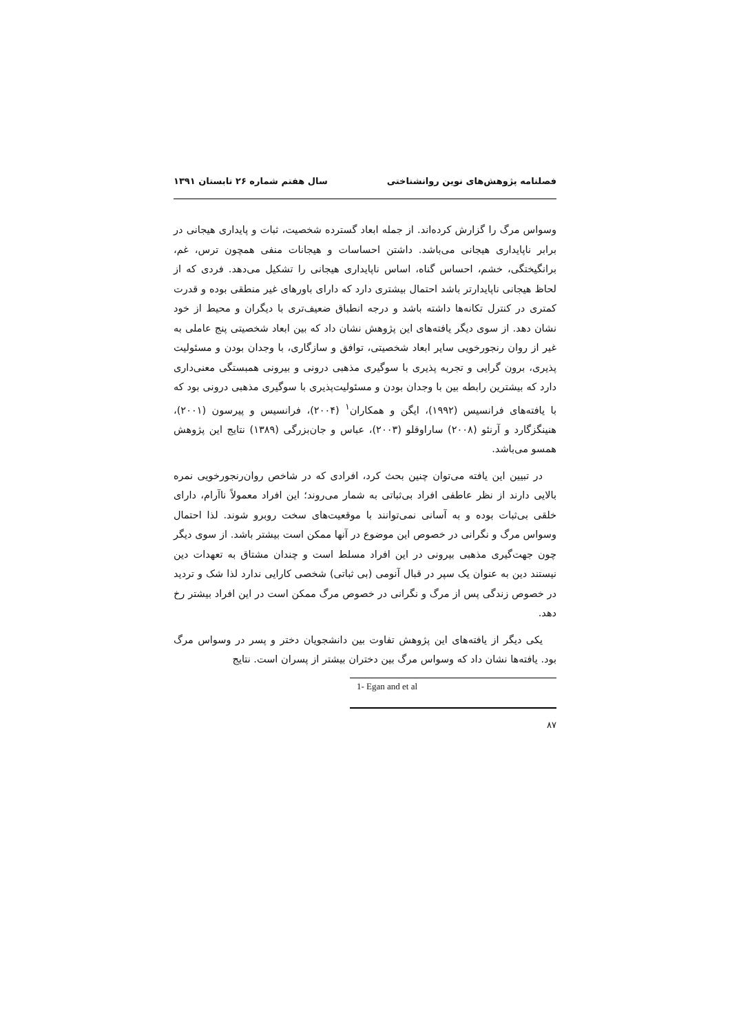فصلنامه پژوهش‌های نوین روانشناختی سال هفتم شماره ۲۶ تابستان ۱۳۹۱
وسواس مرگ را گزارش کرده‌اند. از جمله ابعاد گسترده شخصیت، ثبات و پایداری هیجانی در برابر ناپایداری هیجانی می‌باشد. داشتن احساسات و هیجانات منفی همچون ترس، غم، برانگیختگی، خشم، احساس گناه، اساس ناپایداری هیجانی را تشکیل می‌دهد. فردی که از لحاظ هیجانی ناپایدارتر باشد احتمال بیشتری دارد که دارای باورهای غیر منطقی بوده و قدرت کمتری در کنترل تکانه‌ها داشته باشد و درجه انطباق ضعیف‌تری با دیگران و محیط از خود نشان دهد. از سوی دیگر یافته‌های این پژوهش نشان داد که بین ابعاد شخصیتی پنج عاملی به غیر از روان رنجورخویی سایر ابعاد شخصیتی، توافق و سازگاری، با وجدان بودن و مسئولیت پذیری، برون گرایی و تجربه پذیری با سوگیری مذهبی درونی و بیرونی همبستگی معنی‌داری دارد که بیشترین رابطه بین با وجدان بودن و مسئولیت‌پذیری با سوگیری مذهبی درونی بود که با یافته‌های فرانسیس (۱۹۹۲)، ایگن و همکاران<sup>۱</sup> (۲۰۰۴)، فرانسیس و پیرسون (۲۰۰۱)، هنینگزگارد و آرنئو (۲۰۰۸) ساراوقلو (۲۰۰۳)، عباس و جان‌بزرگی (۱۳۸۹) نتایج این پژوهش همسو می‌باشد.
در تبیین این یافته می‌توان چنین بحث کرد، افرادی که در شاخص روان‌رنجورخویی نمره بالایی دارند از نظر عاطفی افراد بی‌ثباتی به شمار می‌روند؛ این افراد معمولاً ناآرام، دارای خلقی بی‌ثبات بوده و به آسانی نمی‌توانند با موقعیت‌های سخت روبرو شوند. لذا احتمال وسواس مرگ و نگرانی در خصوص این موضوع در آنها ممکن است بیشتر باشد. از سوی دیگر چون جهت‌گیری مذهبی بیرونی در این افراد مسلط است و چندان مشتاق به تعهدات دین نیستند دین به عنوان یک سپر در قبال آنومی (بی ثباتی) شخصی کارایی ندارد لذا شک و تردید در خصوص زندگی پس از مرگ و نگرانی در خصوص مرگ ممکن است در این افراد بیشتر رخ دهد.
یکی دیگر از یافته‌های این پژوهش تفاوت بین دانشجویان دختر و پسر در وسواس مرگ بود. یافته‌ها نشان داد که وسواس مرگ بین دختران بیشتر از پسران است. نتایج
1- Egan and et al
۸۷